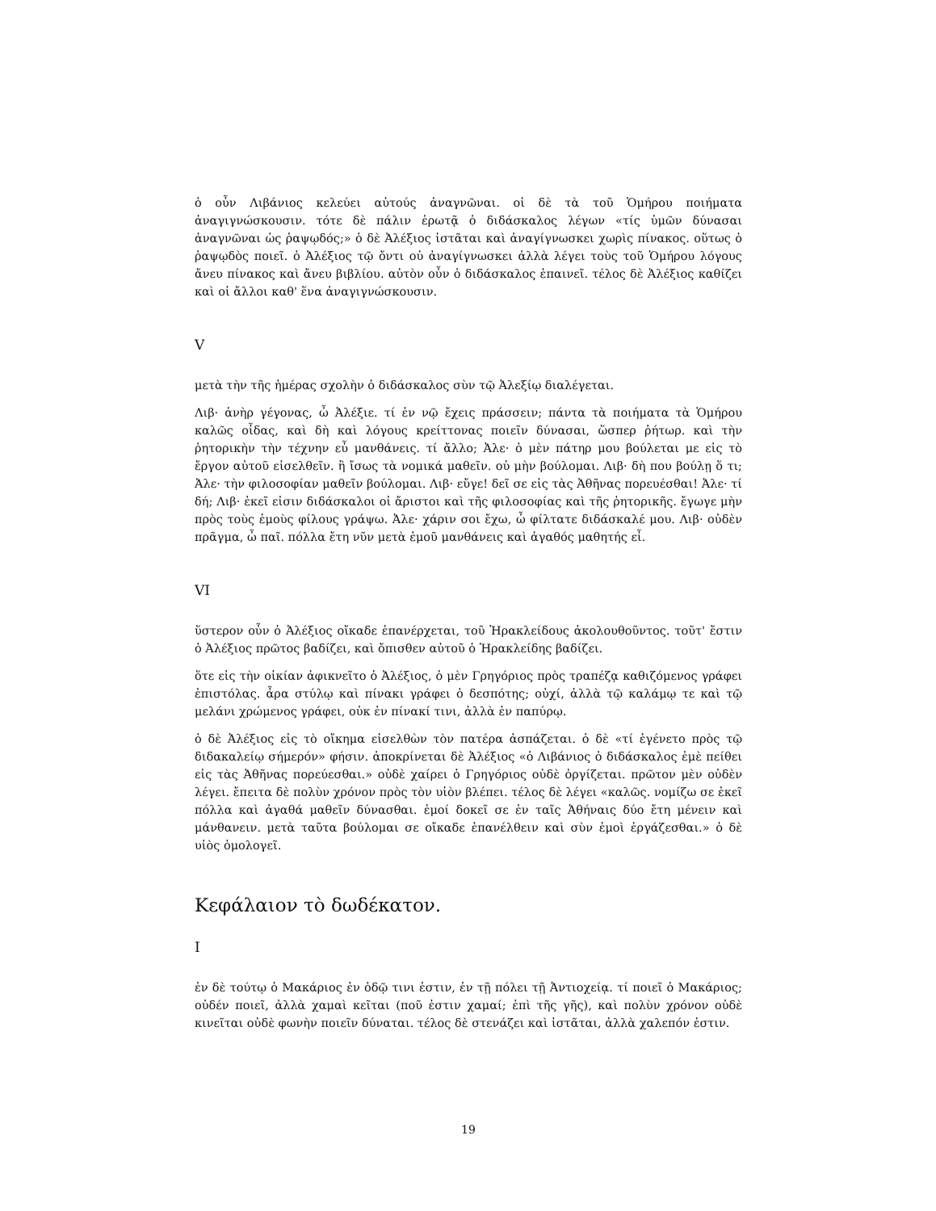ὁ οὖν Λιβάνιος κελεύει αὐτούς ἀναγνῶναι. οἱ δὲ τὰ τοῦ Ὁμήρου ποιήματα ἀναγιγνώσκουσιν. τότε δὲ πάλιν ἐρωτᾷ ὁ διδάσκαλος λέγων «τίς ὑμῶν δύνασαι ἀναγνῶναι ὡς ῥαψῳδός;» ὁ δὲ Ἀλέξιος ἱστᾶται καὶ ἀναγίγνωσκει χωρὶς πίνακος. οὕτως ὁ ῥαψῳδὸς ποιεῖ. ὁ Ἀλέξιος τῷ ὄντι οὐ ἀναγίγνωσκει ἀλλὰ λέγει τοὺς τοῦ Ὁμήρου λόγους ἄνευ πίνακος καὶ ἄνευ βιβλίου. αὐτὸν οὖν ὁ διδάσκαλος ἐπαινεῖ. τέλος δὲ Ἀλέξιος καθίζει καὶ οἱ ἄλλοι καθ' ἕνα ἀναγιγνώσκουσιν.
V
μετὰ τὴν τῆς ἡμέρας σχολὴν ὁ διδάσκαλος σὺν τῷ Ἀλεξίῳ διαλέγεται.
Λιβ· ἀνὴρ γέγονας, ὦ Ἀλέξιε. τί ἐν νῷ ἔχεις πράσσειν; πάντα τὰ ποιήματα τὰ Ὁμήρου καλῶς οἶδας, καὶ δὴ καὶ λόγους κρείττονας ποιεῖν δύνασαι, ὥσπερ ῥήτωρ. καὶ τὴν ῥητορικὴν τὴν τέχνην εὖ μανθάνεις. τί ἄλλο; Ἀλε· ὁ μὲν πάτηρ μου βούλεται με εἰς τὸ ἔργον αὐτοῦ εἰσελθεῖν. ἢ ἴσως τὰ νομικά μαθεῖν. οὐ μὴν βούλομαι. Λιβ· δὴ που βούλῃ ὅ τι; Ἀλε· τὴν φιλοσοφίαν μαθεῖν βούλομαι. Λιβ· εὔγε! δεῖ σε εἰς τὰς Ἀθῆνας πορευέσθαι! Ἀλε· τί δή; Λιβ· ἐκεῖ εἰσιν διδάσκαλοι οἱ ἄριστοι καὶ τῆς φιλοσοφίας καὶ τῆς ῥητορικῆς. ἔγωγε μὴν πρὸς τοὺς ἐμοὺς φίλους γράψω. Ἀλε· χάριν σοι ἔχω, ὦ φίλτατε διδάσκαλέ μου. Λιβ· οὐδὲν πρᾶγμα, ὦ παῖ. πόλλα ἔτη νῦν μετὰ ἐμοῦ μανθάνεις καὶ ἀγαθός μαθητής εἶ.
VI
ὕστερον οὖν ὁ Ἀλέξιος οἴκαδε ἐπανέρχεται, τοῦ Ἡρακλείδους ἀκολουθοῦντος. τοῦτ' ἔστιν ὁ Ἀλέξιος πρῶτος βαδίζει, καὶ ὄπισθεν αὐτοῦ ὁ Ἡρακλείδης βαδίζει.
ὅτε εἰς τὴν οἰκίαν ἀφικνεῖτο ὁ Ἀλέξιος, ὁ μὲν Γρηγόριος πρὸς τραπέζᾳ καθιζόμενος γράφει ἐπιστόλας. ἆρα στύλῳ καὶ πίνακι γράφει ὁ δεσπότης; οὐχί, ἀλλὰ τῷ καλάμῳ τε καὶ τῷ μελάνι χρώμενος γράφει, οὐκ ἐν πίνακί τινι, ἀλλὰ ἐν παπύρῳ.
ὁ δὲ Ἀλέξιος εἰς τὸ οἴκημα εἰσελθὼν τὸν πατέρα ἀσπάζεται. ὁ δὲ «τί ἐγένετο πρὸς τῷ διδακαλείῳ σήμερόν» φήσιν. ἀποκρίνεται δὲ Ἀλέξιος «ὁ Λιβάνιος ὁ διδάσκαλος ἐμὲ πείθει εἰς τὰς Ἀθῆνας πορεύεσθαι.» οὐδὲ χαίρει ὁ Γρηγόριος οὐδὲ ὀργίζεται. πρῶτον μὲν οὐδὲν λέγει. ἔπειτα δὲ πολὺν χρόνον πρὸς τὸν υἱὸν βλέπει. τέλος δὲ λέγει «καλῶς. νομίζω σε ἐκεῖ πόλλα καὶ ἀγαθά μαθεῖν δύνασθαι. ἐμοί δοκεῖ σε ἐν ταῖς Ἀθήναις δύο ἔτη μένειν καὶ μάνθανειν. μετὰ ταῦτα βούλομαι σε οἴκαδε ἐπανέλθειν καὶ σὺν ἐμοὶ ἐργάζεσθαι.» ὁ δὲ υἱὸς ὁμολογεῖ.
Κεφάλαιον τὸ δωδέκατον.
I
ἐν δὲ τούτῳ ὁ Μακάριος ἐν ὁδῷ τινι ἐστιν, ἐν τῇ πόλει τῇ Ἀντιοχείᾳ. τί ποιεῖ ὁ Μακάριος; οὐδέν ποιεῖ, ἀλλὰ χαμαὶ κεῖται (ποῦ ἐστιν χαμαί; ἐπὶ τῆς γῆς), καὶ πολὺν χρόνον οὐδὲ κινεῖται οὐδὲ φωνὴν ποιεῖν δύναται. τέλος δὲ στενάζει καὶ ἱστᾶται, ἀλλὰ χαλεπόν ἐστιν.
19